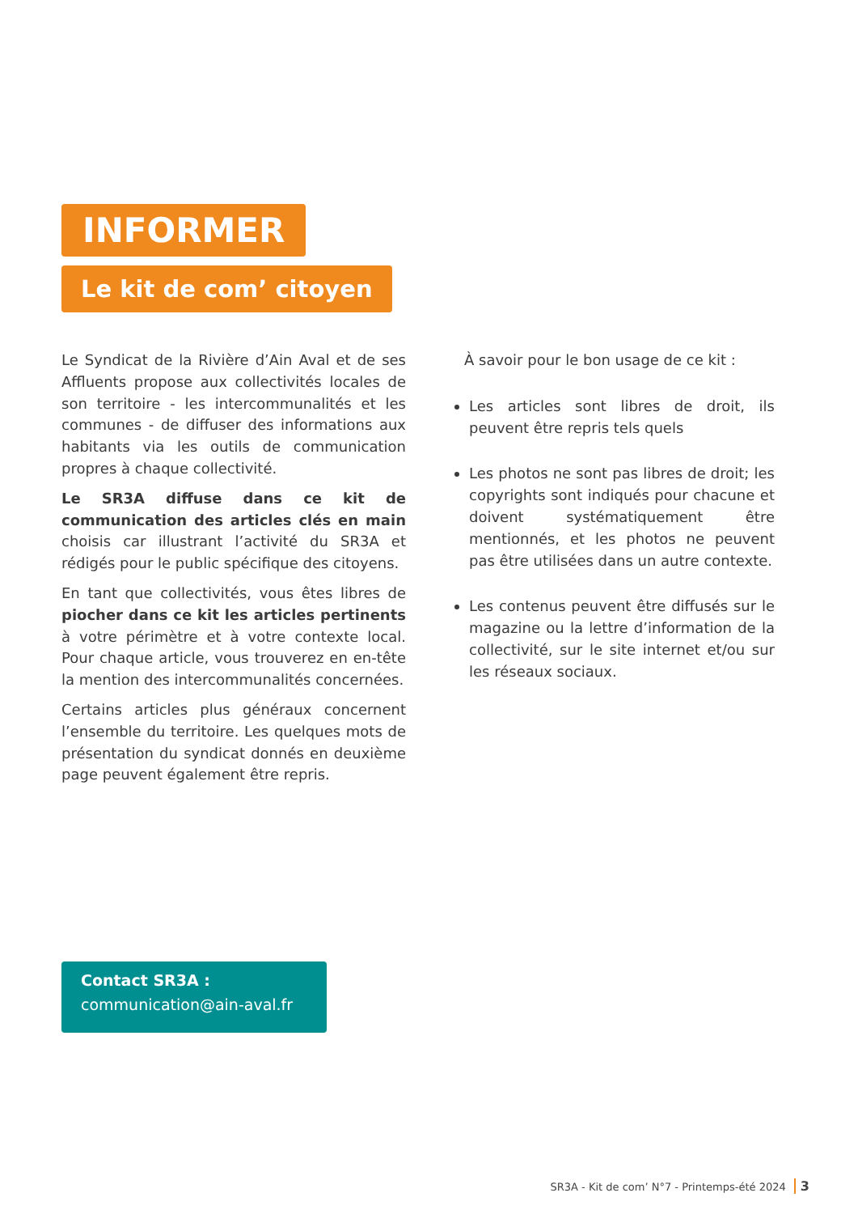INFORMER
Le kit de com’ citoyen
Le Syndicat de la Rivière d’Ain Aval et de ses Affluents propose aux collectivités locales de son territoire - les intercommunalités et les communes - de diffuser des informations aux habitants via les outils de communication propres à chaque collectivité.
Le SR3A diffuse dans ce kit de communication des articles clés en main choisis car illustrant l’activité du SR3A et rédigés pour le public spécifique des citoyens.
En tant que collectivités, vous êtes libres de piocher dans ce kit les articles pertinents à votre périmètre et à votre contexte local. Pour chaque article, vous trouverez en en-tête la mention des intercommunalités concernées.
Certains articles plus généraux concernent l’ensemble du territoire. Les quelques mots de présentation du syndicat donnés en deuxième page peuvent également être repris.
À savoir pour le bon usage de ce kit :
Les articles sont libres de droit, ils peuvent être repris tels quels
Les photos ne sont pas libres de droit; les copyrights sont indiqués pour chacune et doivent systématiquement être mentionnés, et les photos ne peuvent pas être utilisées dans un autre contexte.
Les contenus peuvent être diffusés sur le magazine ou la lettre d’information de la collectivité, sur le site internet et/ou sur les réseaux sociaux.
Contact SR3A :
communication@ain-aval.fr
SR3A - Kit de com’ N°7 - Printemps-été 2024 3